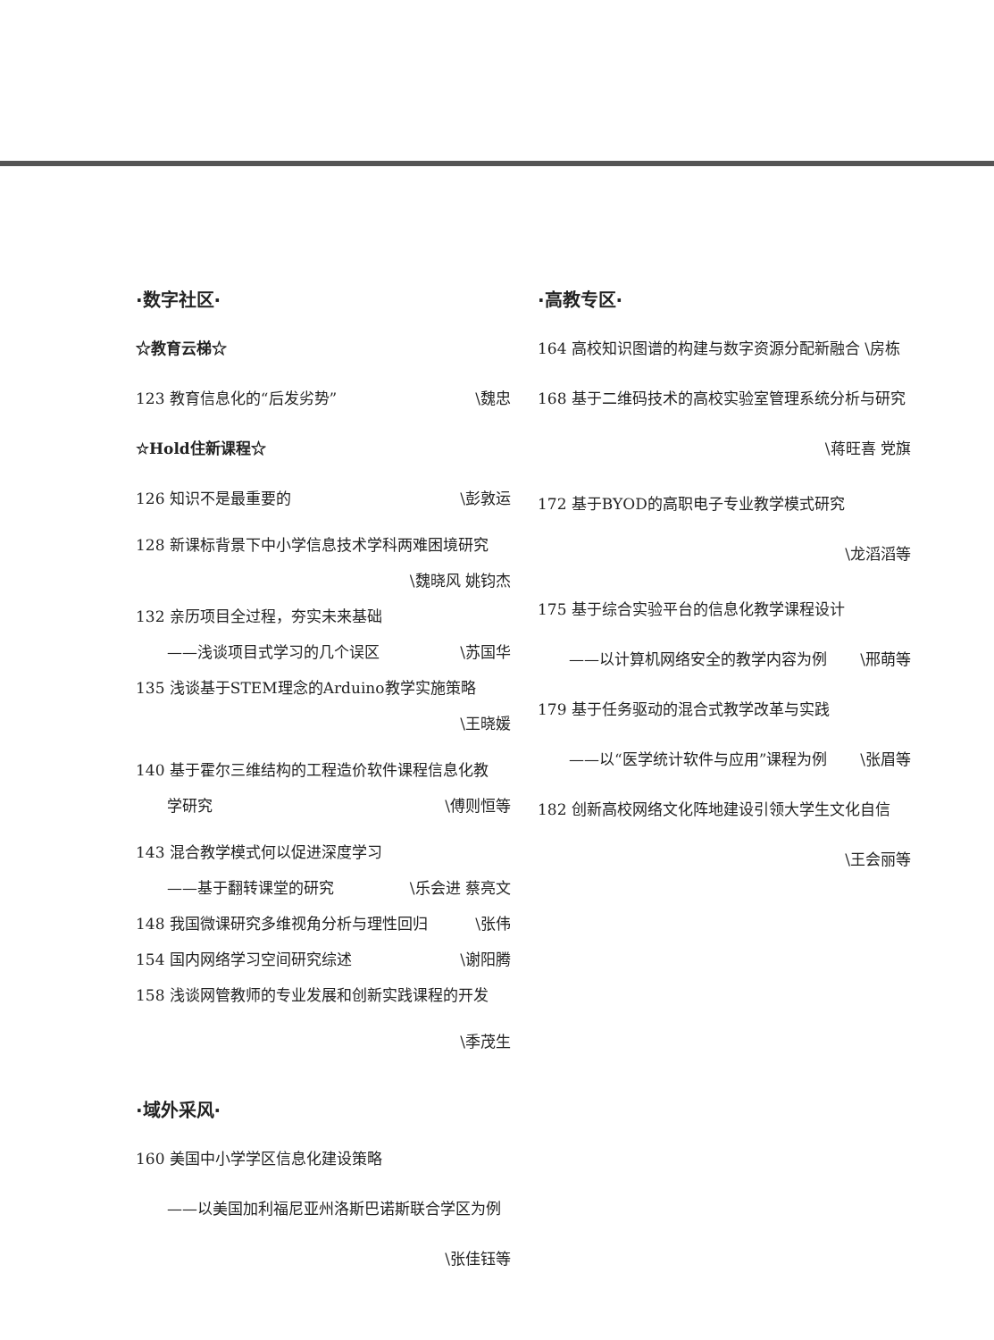·数字社区·
☆教育云梯☆
123 教育信息化的“后发劣势” \魏忠
☆Hold住新课程☆
126 知识不是最重要的 \彭敦运
128 新课标背景下中小学信息技术学科两难困境研究
\魏晓风 姚钧杰
132 亲历项目全过程，夯实未来基础
——浅谈项目式学习的几个误区 \苏国华
135 浅谈基于STEM理念的Arduino教学实施策略
\王晓媛
140 基于霍尔三维结构的工程造价软件课程信息化教
学研究 \傅则恒等
143 混合教学模式何以促进深度学习
——基于翻转课堂的研究 \乐会进 蔡亮文
148 我国微课研究多维视角分析与理性回归 \张伟
154 国内网络学习空间研究综述 \谢阳腾
158 浅谈网管教师的专业发展和创新实践课程的开发
\季茂生
·域外采风·
160 美国中小学学区信息化建设策略
——以美国加利福尼亚州洛斯巴诺斯联合学区为例
\张佳钰等
·高教专区·
164 高校知识图谱的构建与数字资源分配新融合 \房栋
168 基于二维码技术的高校实验室管理系统分析与研究
\蒋旺喜 党旗
172 基于BYOD的高职电子专业教学模式研究
\龙滔滔等
175 基于综合实验平台的信息化教学课程设计
——以计算机网络安全的教学内容为例 \邢萌等
179 基于任务驱动的混合式教学改革与实践
——以“医学统计软件与应用”课程为例 \张眉等
182 创新高校网络文化阵地建设引领大学生文化自信
\王会丽等